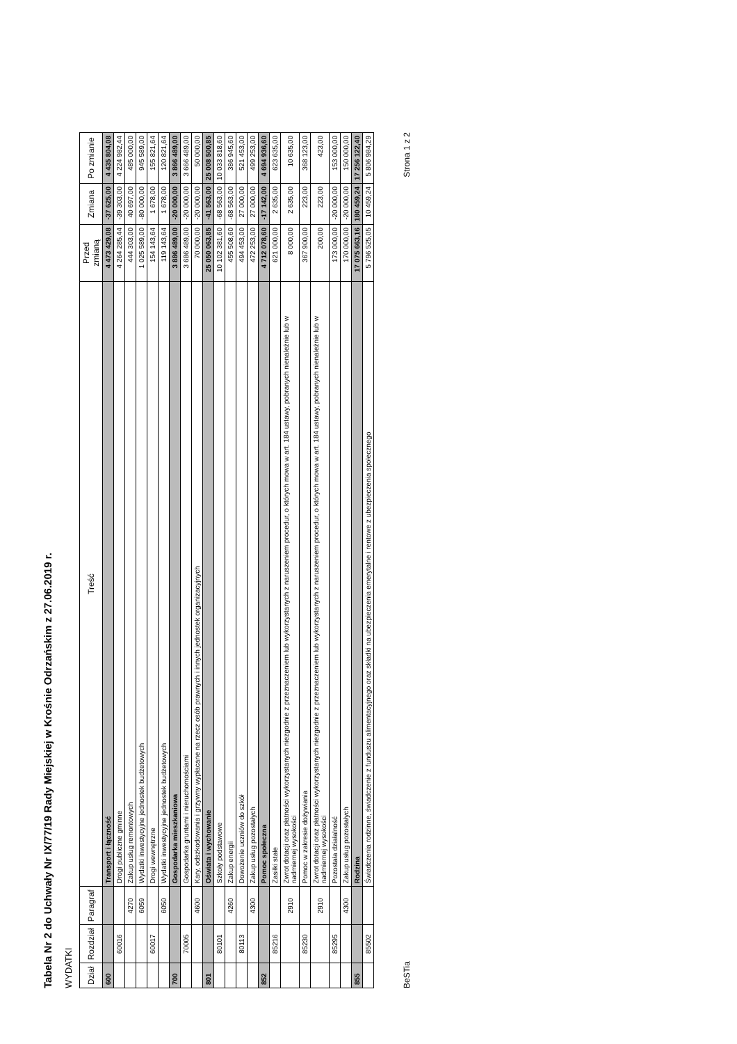Tabela Nr 2 do Uchwały Nr IX/77/19 Rady Miejskiej w Krośnie Odrzańskim z 27.06.2019 r.
WYDATKI
| Dział | Rozdział | Paragraf | Treść | Przed zmianą | Zmiana | Po zmianie |
| --- | --- | --- | --- | --- | --- | --- |
| 600 | | | Transport i łączność | 4 473 429,08 | -37 625,00 | 4 435 804,08 |
| | 60016 | | Drogi publiczne gminne | 4 264 285,44 | -39 303,00 | 4 224 982,44 |
| | | 4270 | Zakup usług remontowych | 444 303,00 | 40 697,00 | 485 000,00 |
| | | 6059 | Wydatki inwestycyjne jednostek budżetowych | 1 025 589,00 | -80 000,00 | 945 589,00 |
| | 60017 | | Drogi wewnętrzne | 154 143,64 | 1 678,00 | 155 821,64 |
| | | 6050 | Wydatki inwestycyjne jednostek budżetowych | 119 143,64 | 1 678,00 | 120 821,64 |
| 700 | | | Gospodarka mieszkaniowa | 3 886 489,00 | -20 000,00 | 3 866 489,00 |
| | 70005 | | Gospodarka gruntami i nieruchomościami | 3 686 489,00 | -20 000,00 | 3 666 489,00 |
| | | 4600 | Kary, odszkodowania i grzywny wypłacane na rzecz osób prawnych i innych jednostek organizacyjnych | 70 000,00 | -20 000,00 | 50 000,00 |
| 801 | | | Oświata i wychowanie | 25 050 063,85 | -41 563,00 | 25 008 500,85 |
| | 80101 | | Szkoły podstawowe | 10 102 381,60 | -68 563,00 | 10 033 818,60 |
| | | 4260 | Zakup energii | 455 508,60 | -68 563,00 | 386 945,60 |
| | 80113 | | Dowożenie uczniów do szkół | 494 453,00 | 27 000,00 | 521 453,00 |
| | | 4300 | Zakup usług pozostałych | 472 253,00 | 27 000,00 | 499 253,00 |
| 852 | | | Pomoc społeczna | 4 712 078,60 | -17 142,00 | 4 694 936,60 |
| | 85216 | | Zasiłki stałe | 621 000,00 | 2 635,00 | 623 635,00 |
| | | 2910 | Zwrot dotacji oraz płatności wykorzystanych niezgodnie z przeznaczeniem lub wykorzystanych z naruszeniem procedur, o których mowa w art. 184 ustawy, pobranych nienależnie lub w nadmiernej wysokości | 8 000,00 | 2 635,00 | 10 635,00 |
| | 85230 | | Pomoc w zakresie dożywiania | 367 900,00 | 223,00 | 368 123,00 |
| | | 2910 | Zwrot dotacji oraz płatności wykorzystanych niezgodnie z przeznaczeniem lub wykorzystanych z naruszeniem procedur, o których mowa w art. 184 ustawy, pobranych nienależnie lub w nadmiernej wysokości | 200,00 | 223,00 | 423,00 |
| | 85295 | | Pozostała działalność | 173 000,00 | -20 000,00 | 153 000,00 |
| | | 4300 | Zakup usług pozostałych | 170 000,00 | -20 000,00 | 150 000,00 |
| 855 | | | Rodzina | 17 075 663,16 | 180 459,24 | 17 256 122,40 |
| | 85502 | | Świadczenia rodzinne, świadczenie z funduszu alimentacyjnego oraz składki na ubezpieczenia emerytalne i rentowe z ubezpieczenia społecznego | 5 796 525,05 | 10 459,24 | 5 806 984,29 |
BeSTia Strona 1 z 2